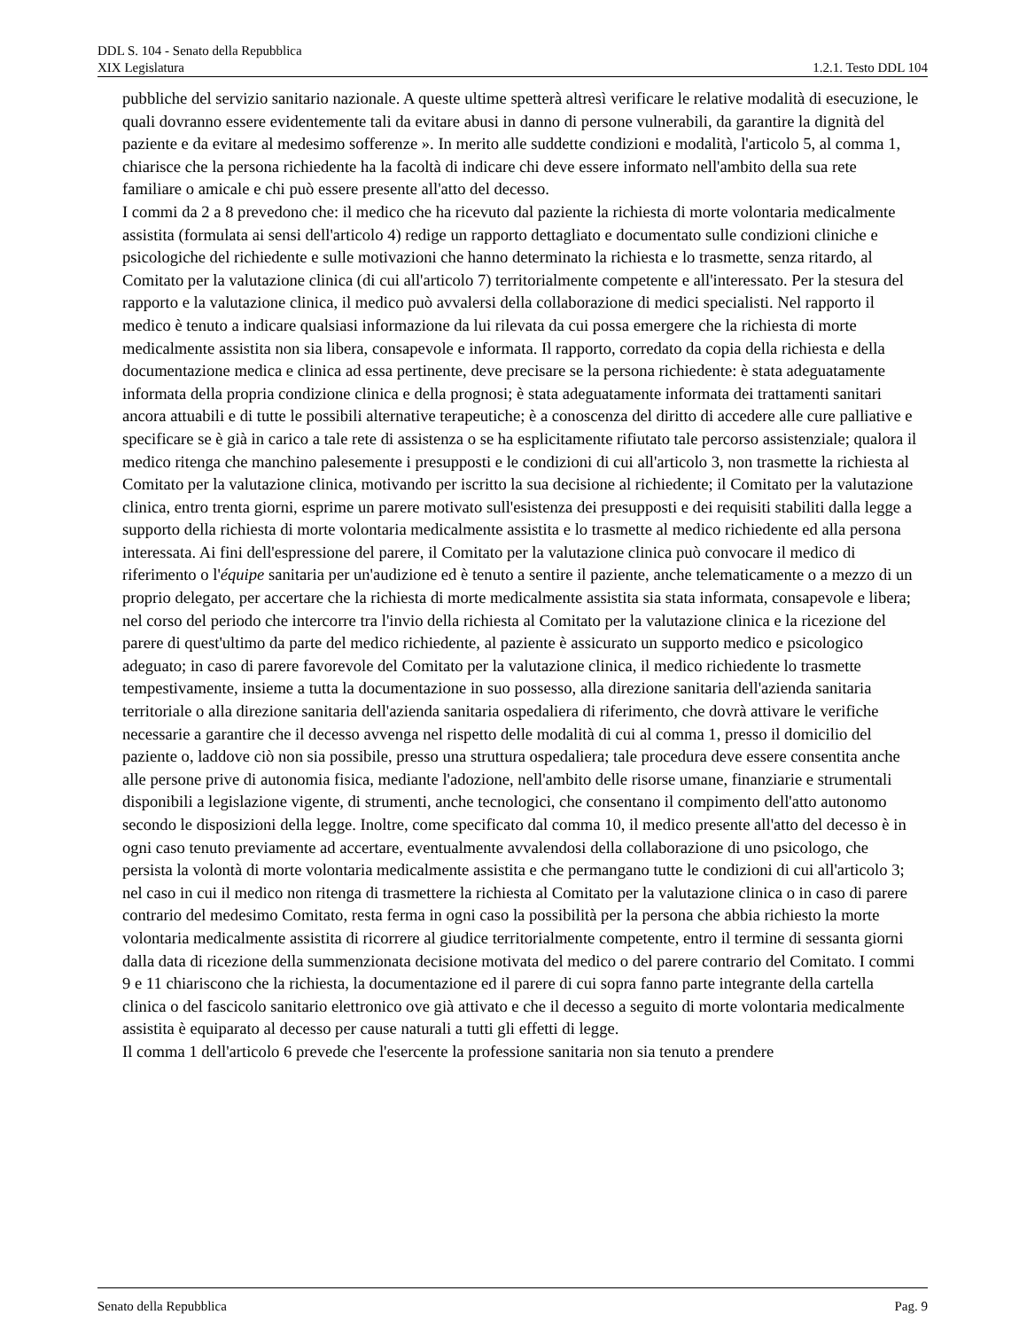DDL S. 104 - Senato della Repubblica
XIX Legislatura 1.2.1. Testo DDL 104
pubbliche del servizio sanitario nazionale. A queste ultime spetterà altresì verificare le relative modalità di esecuzione, le quali dovranno essere evidentemente tali da evitare abusi in danno di persone vulnerabili, da garantire la dignità del paziente e da evitare al medesimo sofferenze ». In merito alle suddette condizioni e modalità, l'articolo 5, al comma 1, chiarisce che la persona richiedente ha la facoltà di indicare chi deve essere informato nell'ambito della sua rete familiare o amicale e chi può essere presente all'atto del decesso.
I commi da 2 a 8 prevedono che: il medico che ha ricevuto dal paziente la richiesta di morte volontaria medicalmente assistita (formulata ai sensi dell'articolo 4) redige un rapporto dettagliato e documentato sulle condizioni cliniche e psicologiche del richiedente e sulle motivazioni che hanno determinato la richiesta e lo trasmette, senza ritardo, al Comitato per la valutazione clinica (di cui all'articolo 7) territorialmente competente e all'interessato. Per la stesura del rapporto e la valutazione clinica, il medico può avvalersi della collaborazione di medici specialisti. Nel rapporto il medico è tenuto a indicare qualsiasi informazione da lui rilevata da cui possa emergere che la richiesta di morte medicalmente assistita non sia libera, consapevole e informata. Il rapporto, corredato da copia della richiesta e della documentazione medica e clinica ad essa pertinente, deve precisare se la persona richiedente: è stata adeguatamente informata della propria condizione clinica e della prognosi; è stata adeguatamente informata dei trattamenti sanitari ancora attuabili e di tutte le possibili alternative terapeutiche; è a conoscenza del diritto di accedere alle cure palliative e specificare se è già in carico a tale rete di assistenza o se ha esplicitamente rifiutato tale percorso assistenziale; qualora il medico ritenga che manchino palesemente i presupposti e le condizioni di cui all'articolo 3, non trasmette la richiesta al Comitato per la valutazione clinica, motivando per iscritto la sua decisione al richiedente; il Comitato per la valutazione clinica, entro trenta giorni, esprime un parere motivato sull'esistenza dei presupposti e dei requisiti stabiliti dalla legge a supporto della richiesta di morte volontaria medicalmente assistita e lo trasmette al medico richiedente ed alla persona interessata. Ai fini dell'espressione del parere, il Comitato per la valutazione clinica può convocare il medico di riferimento o l'équipe sanitaria per un'audizione ed è tenuto a sentire il paziente, anche telematicamente o a mezzo di un proprio delegato, per accertare che la richiesta di morte medicalmente assistita sia stata informata, consapevole e libera; nel corso del periodo che intercorre tra l'invio della richiesta al Comitato per la valutazione clinica e la ricezione del parere di quest'ultimo da parte del medico richiedente, al paziente è assicurato un supporto medico e psicologico adeguato; in caso di parere favorevole del Comitato per la valutazione clinica, il medico richiedente lo trasmette tempestivamente, insieme a tutta la documentazione in suo possesso, alla direzione sanitaria dell'azienda sanitaria territoriale o alla direzione sanitaria dell'azienda sanitaria ospedaliera di riferimento, che dovrà attivare le verifiche necessarie a garantire che il decesso avvenga nel rispetto delle modalità di cui al comma 1, presso il domicilio del paziente o, laddove ciò non sia possibile, presso una struttura ospedaliera; tale procedura deve essere consentita anche alle persone prive di autonomia fisica, mediante l'adozione, nell'ambito delle risorse umane, finanziarie e strumentali disponibili a legislazione vigente, di strumenti, anche tecnologici, che consentano il compimento dell'atto autonomo secondo le disposizioni della legge. Inoltre, come specificato dal comma 10, il medico presente all'atto del decesso è in ogni caso tenuto previamente ad accertare, eventualmente avvalendosi della collaborazione di uno psicologo, che persista la volontà di morte volontaria medicalmente assistita e che permangano tutte le condizioni di cui all'articolo 3; nel caso in cui il medico non ritenga di trasmettere la richiesta al Comitato per la valutazione clinica o in caso di parere contrario del medesimo Comitato, resta ferma in ogni caso la possibilità per la persona che abbia richiesto la morte volontaria medicalmente assistita di ricorrere al giudice territorialmente competente, entro il termine di sessanta giorni dalla data di ricezione della summenzionata decisione motivata del medico o del parere contrario del Comitato. I commi 9 e 11 chiariscono che la richiesta, la documentazione ed il parere di cui sopra fanno parte integrante della cartella clinica o del fascicolo sanitario elettronico ove già attivato e che il decesso a seguito di morte volontaria medicalmente assistita è equiparato al decesso per cause naturali a tutti gli effetti di legge.
Il comma 1 dell'articolo 6 prevede che l'esercente la professione sanitaria non sia tenuto a prendere
Senato della Repubblica Pag. 9